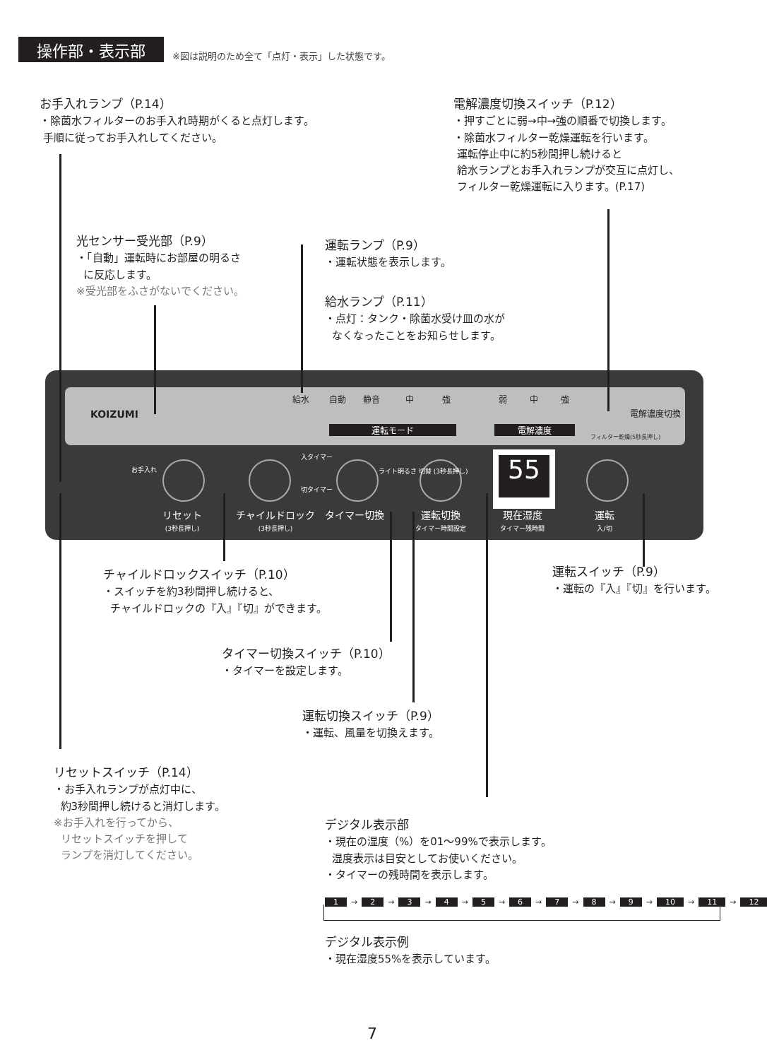操作部・表示部 ※図は説明のため全て「点灯・表示」した状態です。
お手入れランプ（P.14）
・除菌水フィルターのお手入れ時期がくると点灯します。
手順に従ってお手入れしてください。
電解濃度切換スイッチ（P.12）
・押すごとに弱→中→強の順番で切換します。
・除菌水フィルター乾燥運転を行います。
運転停止中に約5秒間押し続けると
給水ランプとお手入れランプが交互に点灯し、
フィルター乾燥運転に入ります。(P.17)
光センサー受光部（P.9）
・「自動」運転時にお部屋の明るさ
に反応します。
※受光部をふさがないでください。
運転ランプ（P.9）
・運転状態を表示します。
給水ランプ（P.11）
・点灯：タンク・除菌水受け皿の水が
なくなったことをお知らせします。
KOIZUMI
給水 自動 静音 中 強 弱 中 強
電解濃度切換
運転モード 電解濃度
フィルター乾燥(5秒長押し)
お手入れ
入タイマー
切タイマー
ライト明るさ 切替 (3秒長押し)
55
リセット
(3秒長押し)
チャイルドロック
(3秒長押し)
タイマー切換
運転切換
タイマー時間設定
現在湿度
タイマー残時間
運転
入/切
チャイルドロックスイッチ（P.10）
・スイッチを約3秒間押し続けると、
チャイルドロックの『入』『切』ができます。
運転スイッチ（P.9）
・運転の『入』『切』を行います。
タイマー切換スイッチ（P.10）
・タイマーを設定します。
運転切換スイッチ（P.9）
・運転、風量を切換えます。
リセットスイッチ（P.14）
・お手入れランプが点灯中に、
約3秒間押し続けると消灯します。
※お手入れを行ってから、
リセットスイッチを押して
ランプを消灯してください。
デジタル表示部
・現在の湿度（%）を01～99%で表示します。
湿度表示は目安としてお使いください。
・タイマーの残時間を表示します。
1 → 2 → 3 → 4 → 5 → 6 → 7 → 8 → 9 → 10 → 11 → 12
デジタル表示例
・現在湿度55%を表示しています。
7